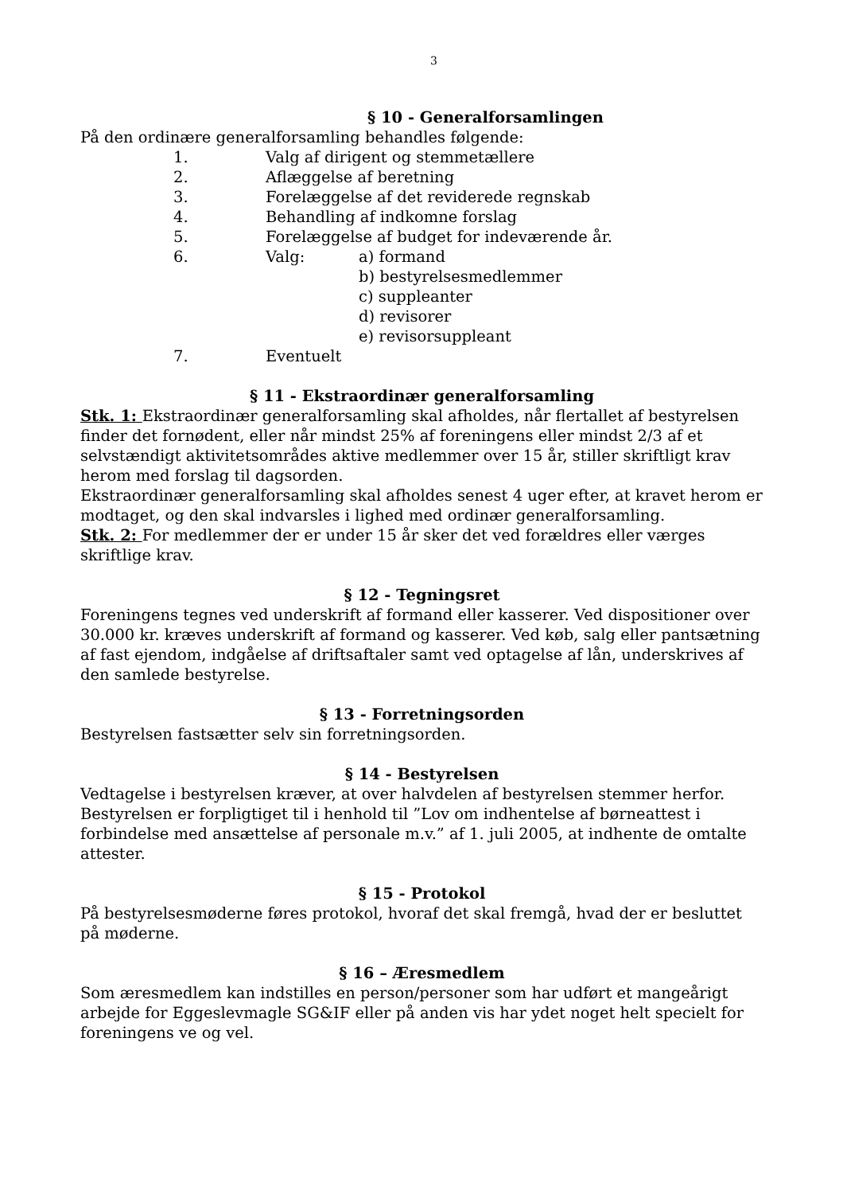3
§ 10 - Generalforsamlingen
På den ordinære generalforsamling behandles følgende:
1. Valg af dirigent og stemmetællere
2. Aflæggelse af beretning
3. Forelæggelse af det reviderede regnskab
4. Behandling af indkomne forslag
5. Forelæggelse af budget for indeværende år.
6. Valg: a) formand
b) bestyrelsesmedlemmer
c) suppleanter
d) revisorer
e) revisorsuppleant
7. Eventuelt
§ 11 - Ekstraordinær generalforsamling
Stk. 1: Ekstraordinær generalforsamling skal afholdes, når flertallet af bestyrelsen finder det fornødent, eller når mindst 25% af foreningens eller mindst 2/3 af et selvstændigt aktivitetsområdes aktive medlemmer over 15 år, stiller skriftligt krav herom med forslag til dagsorden.
Ekstraordinær generalforsamling skal afholdes senest 4 uger efter, at kravet herom er modtaget, og den skal indvarsles i lighed med ordinær generalforsamling.
Stk. 2: For medlemmer der er under 15 år sker det ved forældres eller værges skriftlige krav.
§ 12 - Tegningsret
Foreningens tegnes ved underskrift af formand eller kasserer. Ved dispositioner over 30.000 kr. kræves underskrift af formand og kasserer. Ved køb, salg eller pantsætning af fast ejendom, indgåelse af driftsaftaler samt ved optagelse af lån, underskrives af den samlede bestyrelse.
§ 13 - Forretningsorden
Bestyrelsen fastsætter selv sin forretningsorden.
§ 14 - Bestyrelsen
Vedtagelse i bestyrelsen kræver, at over halvdelen af bestyrelsen stemmer herfor. Bestyrelsen er forpligtiget til i henhold til ”Lov om indhentelse af børneattest i forbindelse med ansættelse af personale m.v.” af 1. juli 2005, at indhente de omtalte attester.
§ 15 - Protokol
På bestyrelsesmøderne føres protokol, hvoraf det skal fremgå, hvad der er besluttet på møderne.
§ 16 – Æresmedlem
Som æresmedlem kan indstilles en person/personer som har udført et mangeårigt arbejde for Eggeslevmagle SG&IF eller på anden vis har ydet noget helt specielt for foreningens ve og vel.